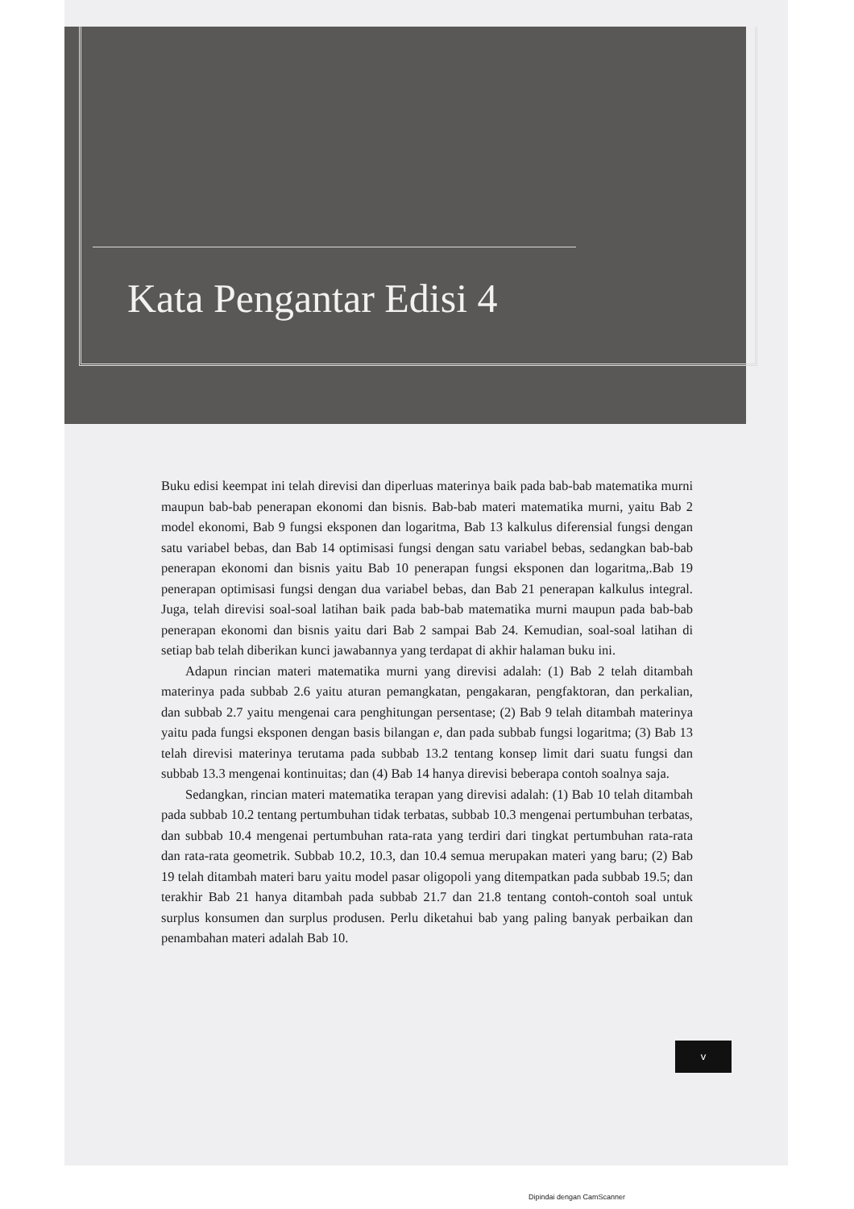Kata Pengantar Edisi 4
Buku edisi keempat ini telah direvisi dan diperluas materinya baik pada bab-bab matematika murni maupun bab-bab penerapan ekonomi dan bisnis. Bab-bab materi matematika murni, yaitu Bab 2 model ekonomi, Bab 9 fungsi eksponen dan logaritma, Bab 13 kalkulus diferensial fungsi dengan satu variabel bebas, dan Bab 14 optimisasi fungsi dengan satu variabel bebas, sedangkan bab-bab penerapan ekonomi dan bisnis yaitu Bab 10 penerapan fungsi eksponen dan logaritma,.Bab 19 penerapan optimisasi fungsi dengan dua variabel bebas, dan Bab 21 penerapan kalkulus integral. Juga, telah direvisi soal-soal latihan baik pada bab-bab matematika murni maupun pada bab-bab penerapan ekonomi dan bisnis yaitu dari Bab 2 sampai Bab 24. Kemudian, soal-soal latihan di setiap bab telah diberikan kunci jawabannya yang terdapat di akhir halaman buku ini.
Adapun rincian materi matematika murni yang direvisi adalah: (1) Bab 2 telah ditambah materinya pada subbab 2.6 yaitu aturan pemangkatan, pengakaran, pengfaktoran, dan perkalian, dan subbab 2.7 yaitu mengenai cara penghitungan persentase; (2) Bab 9 telah ditambah materinya yaitu pada fungsi eksponen dengan basis bilangan e, dan pada subbab fungsi logaritma; (3) Bab 13 telah direvisi materinya terutama pada subbab 13.2 tentang konsep limit dari suatu fungsi dan subbab 13.3 mengenai kontinuitas; dan (4) Bab 14 hanya direvisi beberapa contoh soalnya saja.
Sedangkan, rincian materi matematika terapan yang direvisi adalah: (1) Bab 10 telah ditambah pada subbab 10.2 tentang pertumbuhan tidak terbatas, subbab 10.3 mengenai pertumbuhan terbatas, dan subbab 10.4 mengenai pertumbuhan rata-rata yang terdiri dari tingkat pertumbuhan rata-rata dan rata-rata geometrik. Subbab 10.2, 10.3, dan 10.4 semua merupakan materi yang baru; (2) Bab 19 telah ditambah materi baru yaitu model pasar oligopoli yang ditempatkan pada subbab 19.5; dan terakhir Bab 21 hanya ditambah pada subbab 21.7 dan 21.8 tentang contoh-contoh soal untuk surplus konsumen dan surplus produsen. Perlu diketahui bab yang paling banyak perbaikan dan penambahan materi adalah Bab 10.
v
Dipindai dengan CamScanner